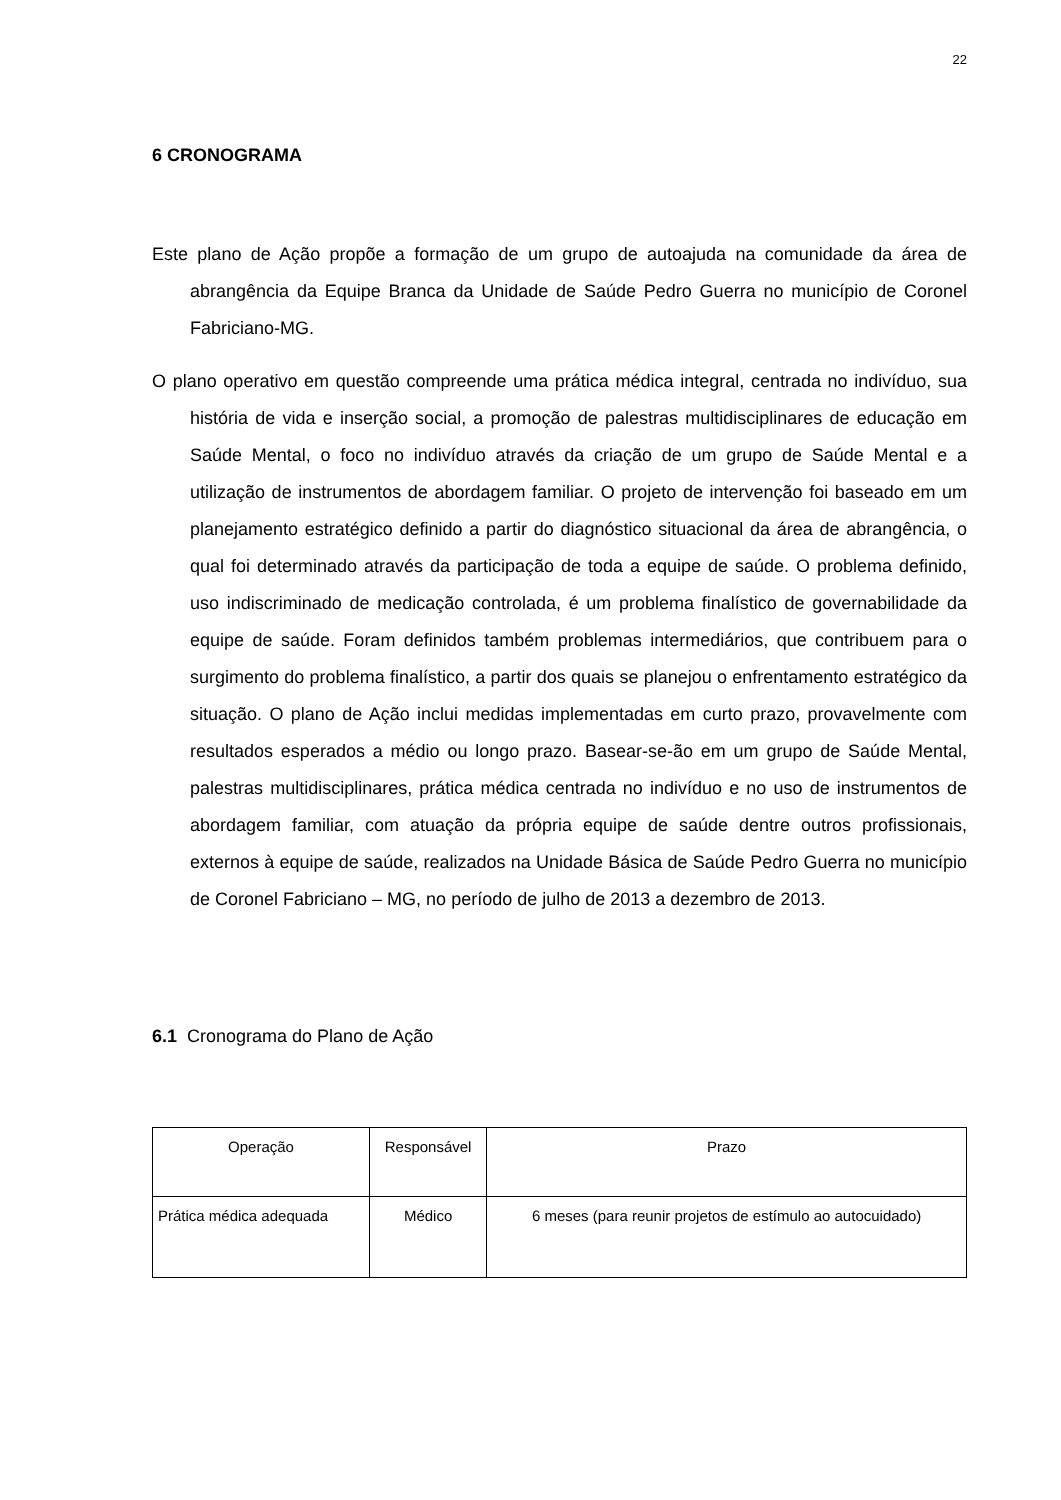22
6 CRONOGRAMA
Este plano de Ação propõe a formação de um grupo de autoajuda na comunidade da área de abrangência da Equipe Branca da Unidade de Saúde Pedro Guerra no município de Coronel Fabriciano-MG.
O plano operativo em questão compreende uma prática médica integral, centrada no indivíduo, sua história de vida e inserção social, a promoção de palestras multidisciplinares de educação em Saúde Mental, o foco no indivíduo através da criação de um grupo de Saúde Mental e a utilização de instrumentos de abordagem familiar. O projeto de intervenção foi baseado em um planejamento estratégico definido a partir do diagnóstico situacional da área de abrangência, o qual foi determinado através da participação de toda a equipe de saúde. O problema definido, uso indiscriminado de medicação controlada, é um problema finalístico de governabilidade da equipe de saúde. Foram definidos também problemas intermediários, que contribuem para o surgimento do problema finalístico, a partir dos quais se planejou o enfrentamento estratégico da situação. O plano de Ação inclui medidas implementadas em curto prazo, provavelmente com resultados esperados a médio ou longo prazo. Basear-se-ão em um grupo de Saúde Mental, palestras multidisciplinares, prática médica centrada no indivíduo e no uso de instrumentos de abordagem familiar, com atuação da própria equipe de saúde dentre outros profissionais, externos à equipe de saúde, realizados na Unidade Básica de Saúde Pedro Guerra no município de Coronel Fabriciano – MG, no período de julho de 2013 a dezembro de 2013.
6.1 Cronograma do Plano de Ação
| Operação | Responsável | Prazo |
| --- | --- | --- |
| Prática médica adequada | Médico | 6 meses (para reunir projetos de estímulo ao autocuidado) |